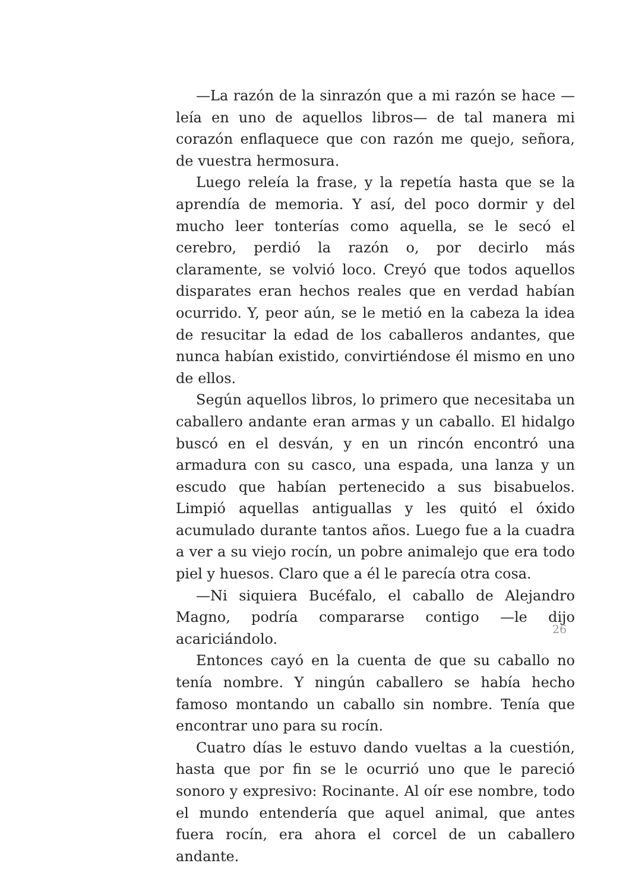—La razón de la sinrazón que a mi razón se hace —leía en uno de aquellos libros— de tal manera mi corazón enflaquece que con razón me quejo, señora, de vuestra hermosura.
Luego releía la frase, y la repetía hasta que se la aprendía de memoria. Y así, del poco dormir y del mucho leer tonterías como aquella, se le secó el cerebro, perdió la razón o, por decirlo más claramente, se volvió loco. Creyó que todos aquellos disparates eran hechos reales que en verdad habían ocurrido. Y, peor aún, se le metió en la cabeza la idea de resucitar la edad de los caballeros andantes, que nunca habían existido, convirtiéndose él mismo en uno de ellos.
Según aquellos libros, lo primero que necesitaba un caballero andante eran armas y un caballo. El hidalgo buscó en el desván, y en un rincón encontró una armadura con su casco, una espada, una lanza y un escudo que habían pertenecido a sus bisabuelos. Limpió aquellas antiguallas y les quitó el óxido acumulado durante tantos años. Luego fue a la cuadra a ver a su viejo rocín, un pobre animalejo que era todo piel y huesos. Claro que a él le parecía otra cosa.
—Ni siquiera Bucéfalo, el caballo de Alejandro Magno, podría compararse contigo —le dijo acariciándolo.
Entonces cayó en la cuenta de que su caballo no tenía nombre. Y ningún caballero se había hecho famoso montando un caballo sin nombre. Tenía que encontrar uno para su rocín.
Cuatro días le estuvo dando vueltas a la cuestión, hasta que por fin se le ocurrió uno que le pareció sonoro y expresivo: Rocinante. Al oír ese nombre, todo el mundo entendería que aquel animal, que antes fuera rocín, era ahora el corcel de un caballero andante.
26